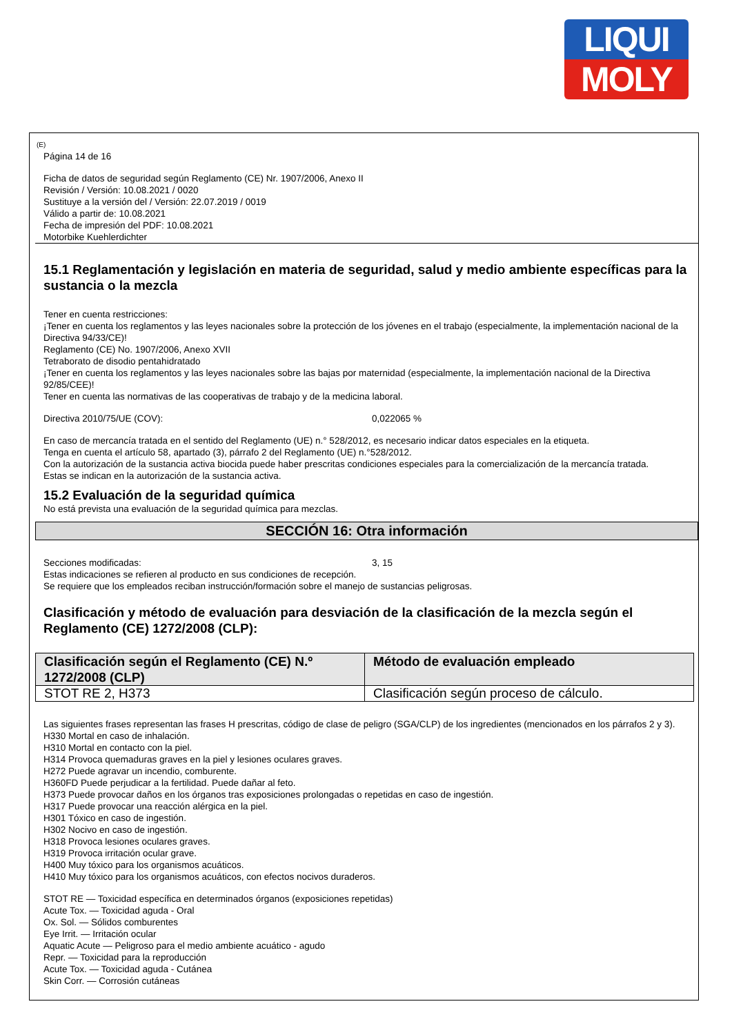LIQUI
MOLY
(E)
Página 14 de 16
Ficha de datos de seguridad según Reglamento (CE) Nr. 1907/2006, Anexo II
Revisión / Versión: 10.08.2021 / 0020
Sustituye a la versión del / Versión: 22.07.2019 / 0019
Válido a partir de: 10.08.2021
Fecha de impresión del PDF: 10.08.2021
Motorbike Kuehlerdichter
15.1 Reglamentación y legislación en materia de seguridad, salud y medio ambiente específicas para la sustancia o la mezcla
Tener en cuenta restricciones:
¡Tener en cuenta los reglamentos y las leyes nacionales sobre la protección de los jóvenes en el trabajo (especialmente, la implementación nacional de la Directiva 94/33/CE)!
Reglamento (CE) No. 1907/2006, Anexo XVII
Tetraborato de disodio pentahidratado
¡Tener en cuenta los reglamentos y las leyes nacionales sobre las bajas por maternidad (especialmente, la implementación nacional de la Directiva 92/85/CEE)!
Tener en cuenta las normativas de las cooperativas de trabajo y de la medicina laboral.
Directiva 2010/75/UE (COV): 0,022065 %
En caso de mercancía tratada en el sentido del Reglamento (UE) n.° 528/2012, es necesario indicar datos especiales en la etiqueta.
Tenga en cuenta el artículo 58, apartado (3), párrafo 2 del Reglamento (UE) n.°528/2012.
Con la autorización de la sustancia activa biocida puede haber prescritas condiciones especiales para la comercialización de la mercancía tratada.
Estas se indican en la autorización de la sustancia activa.
15.2 Evaluación de la seguridad química
No está prevista una evaluación de la seguridad química para mezclas.
SECCIÓN 16: Otra información
Secciones modificadas: 3, 15
Estas indicaciones se refieren al producto en sus condiciones de recepción.
Se requiere que los empleados reciban instrucción/formación sobre el manejo de sustancias peligrosas.
Clasificación y método de evaluación para desviación de la clasificación de la mezcla según el Reglamento (CE) 1272/2008 (CLP):
| Clasificación según el Reglamento (CE) N.º 1272/2008 (CLP) | Método de evaluación empleado |
| --- | --- |
| STOT RE 2, H373 | Clasificación según proceso de cálculo. |
Las siguientes frases representan las frases H prescritas, código de clase de peligro (SGA/CLP) de los ingredientes (mencionados en los párrafos 2 y 3).
H330 Mortal en caso de inhalación.
H310 Mortal en contacto con la piel.
H314 Provoca quemaduras graves en la piel y lesiones oculares graves.
H272 Puede agravar un incendio, comburente.
H360FD Puede perjudicar a la fertilidad. Puede dañar al feto.
H373 Puede provocar daños en los órganos tras exposiciones prolongadas o repetidas en caso de ingestión.
H317 Puede provocar una reacción alérgica en la piel.
H301 Tóxico en caso de ingestión.
H302 Nocivo en caso de ingestión.
H318 Provoca lesiones oculares graves.
H319 Provoca irritación ocular grave.
H400 Muy tóxico para los organismos acuáticos.
H410 Muy tóxico para los organismos acuáticos, con efectos nocivos duraderos.
STOT RE — Toxicidad específica en determinados órganos (exposiciones repetidas)
Acute Tox. — Toxicidad aguda - Oral
Ox. Sol. — Sólidos comburentes
Eye Irrit. — Irritación ocular
Aquatic Acute — Peligroso para el medio ambiente acuático - agudo
Repr. — Toxicidad para la reproducción
Acute Tox. — Toxicidad aguda - Cutánea
Skin Corr. — Corrosión cutáneas